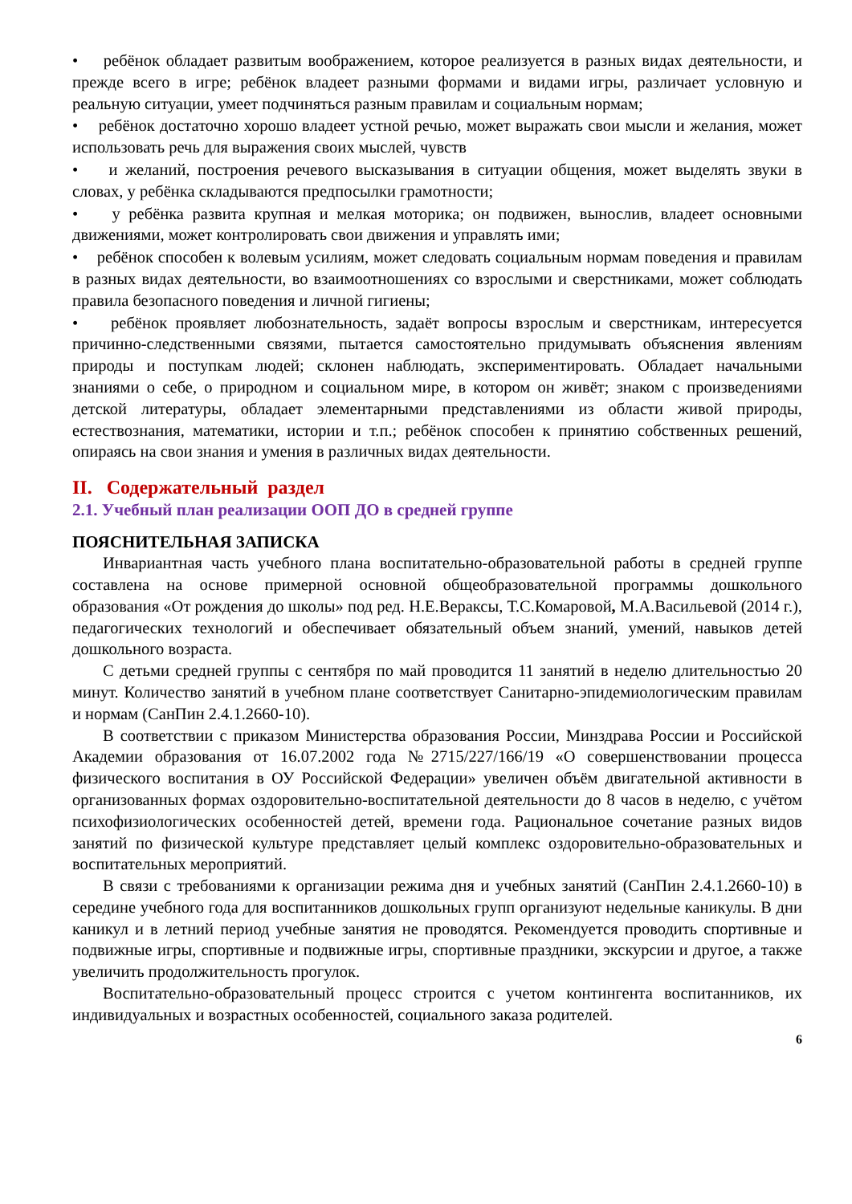• ребёнок обладает развитым воображением, которое реализуется в разных видах деятельности, и прежде всего в игре; ребёнок владеет разными формами и видами игры, различает условную и реальную ситуации, умеет подчиняться разным правилам и социальным нормам;
• ребёнок достаточно хорошо владеет устной речью, может выражать свои мысли и желания, может использовать речь для выражения своих мыслей, чувств
• и желаний, построения речевого высказывания в ситуации общения, может выделять звуки в словах, у ребёнка складываются предпосылки грамотности;
• у ребёнка развита крупная и мелкая моторика; он подвижен, вынослив, владеет основными движениями, может контролировать свои движения и управлять ими;
• ребёнок способен к волевым усилиям, может следовать социальным нормам поведения и правилам в разных видах деятельности, во взаимоотношениях со взрослыми и сверстниками, может соблюдать правила безопасного поведения и личной гигиены;
• ребёнок проявляет любознательность, задаёт вопросы взрослым и сверстникам, интересуется причинно-следственными связями, пытается самостоятельно придумывать объяснения явлениям природы и поступкам людей; склонен наблюдать, экспериментировать. Обладает начальными знаниями о себе, о природном и социальном мире, в котором он живёт; знаком с произведениями детской литературы, обладает элементарными представлениями из области живой природы, естествознания, математики, истории и т.п.; ребёнок способен к принятию собственных решений, опираясь на свои знания и умения в различных видах деятельности.
II. Содержательный раздел
2.1. Учебный план реализации ООП ДО в средней группе
ПОЯСНИТЕЛЬНАЯ ЗАПИСКА
Инвариантная часть учебного плана воспитательно-образовательной работы в средней группе составлена на основе примерной основной общеобразовательной программы дошкольного образования «От рождения до школы» под ред. Н.Е.Вераксы, Т.С.Комаровой, М.А.Васильевой (2014 г.), педагогических технологий и обеспечивает обязательный объем знаний, умений, навыков детей дошкольного возраста.
С детьми средней группы с сентября по май проводится 11 занятий в неделю длительностью 20 минут. Количество занятий в учебном плане соответствует Санитарно-эпидемиологическим правилам и нормам (СанПин 2.4.1.2660-10).
В соответствии с приказом Министерства образования России, Минздрава России и Российской Академии образования от 16.07.2002 года №2715/227/166/19 «О совершенствовании процесса физического воспитания в ОУ Российской Федерации» увеличен объём двигательной активности в организованных формах оздоровительно-воспитательной деятельности до 8 часов в неделю, с учётом психофизиологических особенностей детей, времени года. Рациональное сочетание разных видов занятий по физической культуре представляет целый комплекс оздоровительно-образовательных и воспитательных мероприятий.
В связи с требованиями к организации режима дня и учебных занятий (СанПин 2.4.1.2660-10) в середине учебного года для воспитанников дошкольных групп организуют недельные каникулы. В дни каникул и в летний период учебные занятия не проводятся. Рекомендуется проводить спортивные и подвижные игры, спортивные и подвижные игры, спортивные праздники, экскурсии и другое, а также увеличить продолжительность прогулок.
Воспитательно-образовательный процесс строится с учетом контингента воспитанников, их индивидуальных и возрастных особенностей, социального заказа родителей.
6